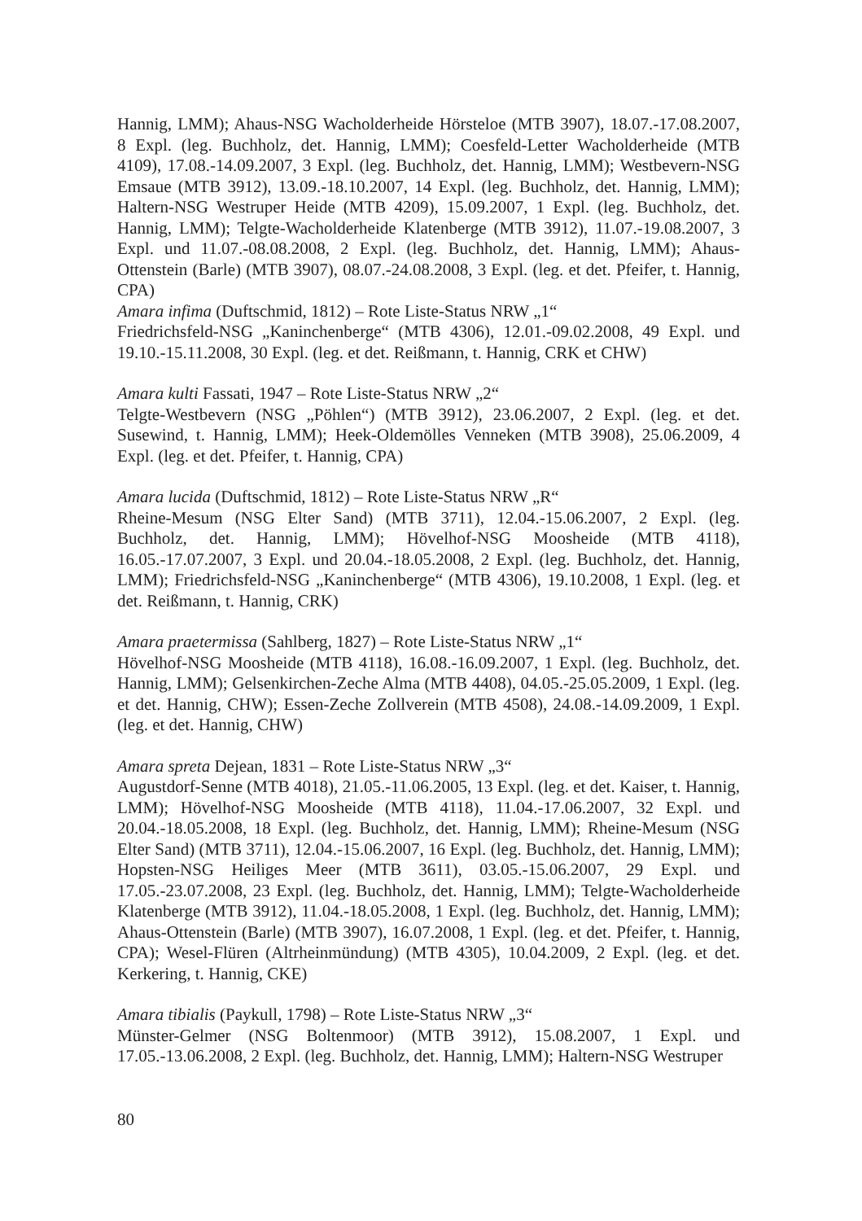Hannig, LMM); Ahaus-NSG Wacholderheide Hörsteloe (MTB 3907), 18.07.-17.08.2007, 8 Expl. (leg. Buchholz, det. Hannig, LMM); Coesfeld-Letter Wacholderheide (MTB 4109), 17.08.-14.09.2007, 3 Expl. (leg. Buchholz, det. Hannig, LMM); Westbevern-NSG Emsaue (MTB 3912), 13.09.-18.10.2007, 14 Expl. (leg. Buchholz, det. Hannig, LMM); Haltern-NSG Westruper Heide (MTB 4209), 15.09.2007, 1 Expl. (leg. Buchholz, det. Hannig, LMM); Telgte-Wacholderheide Klatenberge (MTB 3912), 11.07.-19.08.2007, 3 Expl. und 11.07.-08.08.2008, 2 Expl. (leg. Buchholz, det. Hannig, LMM); Ahaus-Ottenstein (Barle) (MTB 3907), 08.07.-24.08.2008, 3 Expl. (leg. et det. Pfeifer, t. Hannig, CPA)
Amara infima (Duftschmid, 1812) – Rote Liste-Status NRW „1“
Friedrichsfeld-NSG „Kaninchenberge“ (MTB 4306), 12.01.-09.02.2008, 49 Expl. und 19.10.-15.11.2008, 30 Expl. (leg. et det. Reißmann, t. Hannig, CRK et CHW)
Amara kulti Fassati, 1947 – Rote Liste-Status NRW „2“
Telgte-Westbevern (NSG „Pöhlen“) (MTB 3912), 23.06.2007, 2 Expl. (leg. et det. Susewind, t. Hannig, LMM); Heek-Oldemölles Venneken (MTB 3908), 25.06.2009, 4 Expl. (leg. et det. Pfeifer, t. Hannig, CPA)
Amara lucida (Duftschmid, 1812) – Rote Liste-Status NRW „R“
Rheine-Mesum (NSG Elter Sand) (MTB 3711), 12.04.-15.06.2007, 2 Expl. (leg. Buchholz, det. Hannig, LMM); Hövelhof-NSG Moosheide (MTB 4118), 16.05.-17.07.2007, 3 Expl. und 20.04.-18.05.2008, 2 Expl. (leg. Buchholz, det. Hannig, LMM); Friedrichsfeld-NSG „Kaninchenberge“ (MTB 4306), 19.10.2008, 1 Expl. (leg. et det. Reißmann, t. Hannig, CRK)
Amara praetermissa (Sahlberg, 1827) – Rote Liste-Status NRW „1“
Hövelhof-NSG Moosheide (MTB 4118), 16.08.-16.09.2007, 1 Expl. (leg. Buchholz, det. Hannig, LMM); Gelsenkirchen-Zeche Alma (MTB 4408), 04.05.-25.05.2009, 1 Expl. (leg. et det. Hannig, CHW); Essen-Zeche Zollverein (MTB 4508), 24.08.-14.09.2009, 1 Expl. (leg. et det. Hannig, CHW)
Amara spreta Dejean, 1831 – Rote Liste-Status NRW „3“
Augustdorf-Senne (MTB 4018), 21.05.-11.06.2005, 13 Expl. (leg. et det. Kaiser, t. Hannig, LMM); Hövelhof-NSG Moosheide (MTB 4118), 11.04.-17.06.2007, 32 Expl. und 20.04.-18.05.2008, 18 Expl. (leg. Buchholz, det. Hannig, LMM); Rheine-Mesum (NSG Elter Sand) (MTB 3711), 12.04.-15.06.2007, 16 Expl. (leg. Buchholz, det. Hannig, LMM); Hopsten-NSG Heiliges Meer (MTB 3611), 03.05.-15.06.2007, 29 Expl. und 17.05.-23.07.2008, 23 Expl. (leg. Buchholz, det. Hannig, LMM); Telgte-Wacholderheide Klatenberge (MTB 3912), 11.04.-18.05.2008, 1 Expl. (leg. Buchholz, det. Hannig, LMM); Ahaus-Ottenstein (Barle) (MTB 3907), 16.07.2008, 1 Expl. (leg. et det. Pfeifer, t. Hannig, CPA); Wesel-Flüren (Altrheinmündung) (MTB 4305), 10.04.2009, 2 Expl. (leg. et det. Kerkering, t. Hannig, CKE)
Amara tibialis (Paykull, 1798) – Rote Liste-Status NRW „3“
Münster-Gelmer (NSG Boltenmoor) (MTB 3912), 15.08.2007, 1 Expl. und 17.05.-13.06.2008, 2 Expl. (leg. Buchholz, det. Hannig, LMM); Haltern-NSG Westruper
80